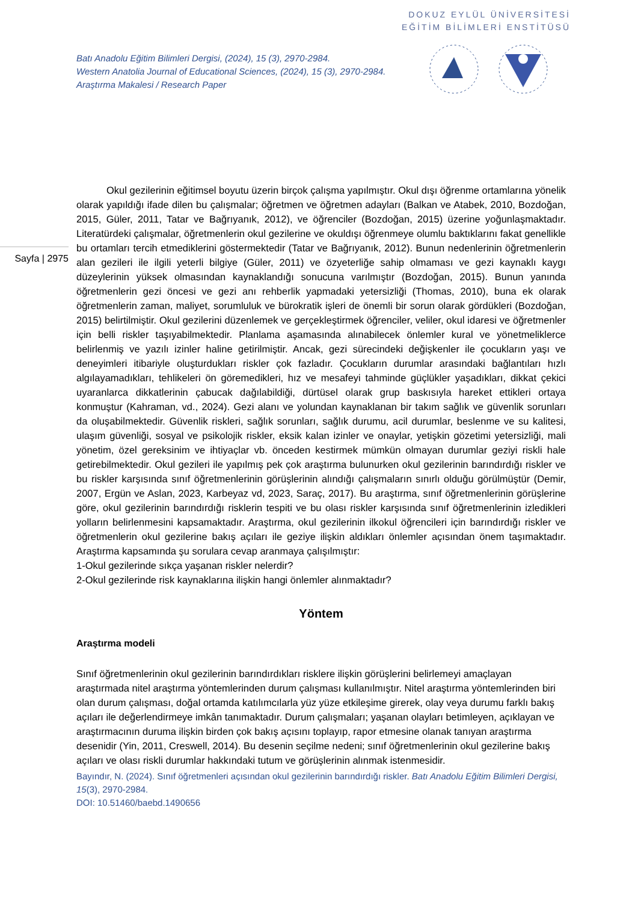DOKUZ EYLÜL ÜNİVERSİTESİ
EĞİTİM BİLİMLERİ ENSTİTÜSÜ
Batı Anadolu Eğitim Bilimleri Dergisi, (2024), 15 (3), 2970-2984.
Western Anatolia Journal of Educational Sciences, (2024), 15 (3), 2970-2984.
Araştırma Makalesi / Research Paper
Sayfa | 2975
Okul gezilerinin eğitimsel boyutu üzerin birçok çalışma yapılmıştır. Okul dışı öğrenme ortamlarına yönelik olarak yapıldığı ifade dilen bu çalışmalar; öğretmen ve öğretmen adayları (Balkan ve Atabek, 2010, Bozdoğan, 2015, Güler, 2011, Tatar ve Bağrıyanık, 2012), ve öğrenciler (Bozdoğan, 2015) üzerine yoğunlaşmaktadır. Literatürdeki çalışmalar, öğretmenlerin okul gezilerine ve okuldışı öğrenmeye olumlu baktıklarını fakat genellikle bu ortamları tercih etmediklerini göstermektedir (Tatar ve Bağrıyanık, 2012). Bunun nedenlerinin öğretmenlerin alan gezileri ile ilgili yeterli bilgiye (Güler, 2011) ve özyeterliğe sahip olmaması ve gezi kaynaklı kaygı düzeylerinin yüksek olmasından kaynaklandığı sonucuna varılmıştır (Bozdoğan, 2015). Bunun yanında öğretmenlerin gezi öncesi ve gezi anı rehberlik yapmadaki yetersizliği (Thomas, 2010), buna ek olarak öğretmenlerin zaman, maliyet, sorumluluk ve bürokratik işleri de önemli bir sorun olarak gördükleri (Bozdoğan, 2015) belirtilmiştir. Okul gezilerini düzenlemek ve gerçekleştirmek öğrenciler, veliler, okul idaresi ve öğretmenler için belli riskler taşıyabilmektedir. Planlama aşamasında alınabilecek önlemler kural ve yönetmeliklerce belirlenmiş ve yazılı izinler haline getirilmiştir. Ancak, gezi sürecindeki değişkenler ile çocukların yaşı ve deneyimleri itibariyle oluşturdukları riskler çok fazladır. Çocukların durumlar arasındaki bağlantıları hızlı algılayamadıkları, tehlikeleri ön göremedikleri, hız ve mesafeyi tahminde güçlükler yaşadıkları, dikkat çekici uyaranlarca dikkatlerinin çabucak dağılabildiği, dürtüsel olarak grup baskısıyla hareket ettikleri ortaya konmuştur (Kahraman, vd., 2024). Gezi alanı ve yolundan kaynaklanan bir takım sağlık ve güvenlik sorunları da oluşabilmektedir. Güvenlik riskleri, sağlık sorunları, sağlık durumu, acil durumlar, beslenme ve su kalitesi, ulaşım güvenliği, sosyal ve psikolojik riskler, eksik kalan izinler ve onaylar, yetişkin gözetimi yetersizliği, mali yönetim, özel gereksinim ve ihtiyaçlar vb. önceden kestirmek mümkün olmayan durumlar geziyi riskli hale getirebilmektedir. Okul gezileri ile yapılmış pek çok araştırma bulunurken okul gezilerinin barındırdığı riskler ve bu riskler karşısında sınıf öğretmenlerinin görüşlerinin alındığı çalışmaların sınırlı olduğu görülmüştür (Demir, 2007, Ergün ve Aslan, 2023, Karbeyaz vd, 2023, Saraç, 2017). Bu araştırma, sınıf öğretmenlerinin görüşlerine göre, okul gezilerinin barındırdığı risklerin tespiti ve bu olası riskler karşısında sınıf öğretmenlerinin izledikleri yolların belirlenmesini kapsamaktadır. Araştırma, okul gezilerinin ilkokul öğrencileri için barındırdığı riskler ve öğretmenlerin okul gezilerine bakış açıları ile geziye ilişkin aldıkları önlemler açısından önem taşımaktadır. Araştırma kapsamında şu sorulara cevap aranmaya çalışılmıştır:
1-Okul gezilerinde sıkça yaşanan riskler nelerdir?
2-Okul gezilerinde risk kaynaklarına ilişkin hangi önlemler alınmaktadır?
Yöntem
Araştırma modeli
Sınıf öğretmenlerinin okul gezilerinin barındırdıkları risklere ilişkin görüşlerini belirlemeyi amaçlayan araştırmada nitel araştırma yöntemlerinden durum çalışması kullanılmıştır. Nitel araştırma yöntemlerinden biri olan durum çalışması, doğal ortamda katılımcılarla yüz yüze etkileşime girerek, olay veya durumu farklı bakış açıları ile değerlendirmeye imkân tanımaktadır. Durum çalışmaları; yaşanan olayları betimleyen, açıklayan ve araştırmacının duruma ilişkin birden çok bakış açısını toplayıp, rapor etmesine olanak tanıyan araştırma desenidir (Yin, 2011, Creswell, 2014). Bu desenin seçilme nedeni; sınıf öğretmenlerinin okul gezilerine bakış açıları ve olası riskli durumlar hakkındaki tutum ve görüşlerinin alınmak istenmesidir.
Bayındır, N. (2024). Sınıf öğretmenleri açısından okul gezilerinin barındırdığı riskler. Batı Anadolu Eğitim Bilimleri Dergisi, 15(3), 2970-2984.
DOI: 10.51460/baebd.1490656